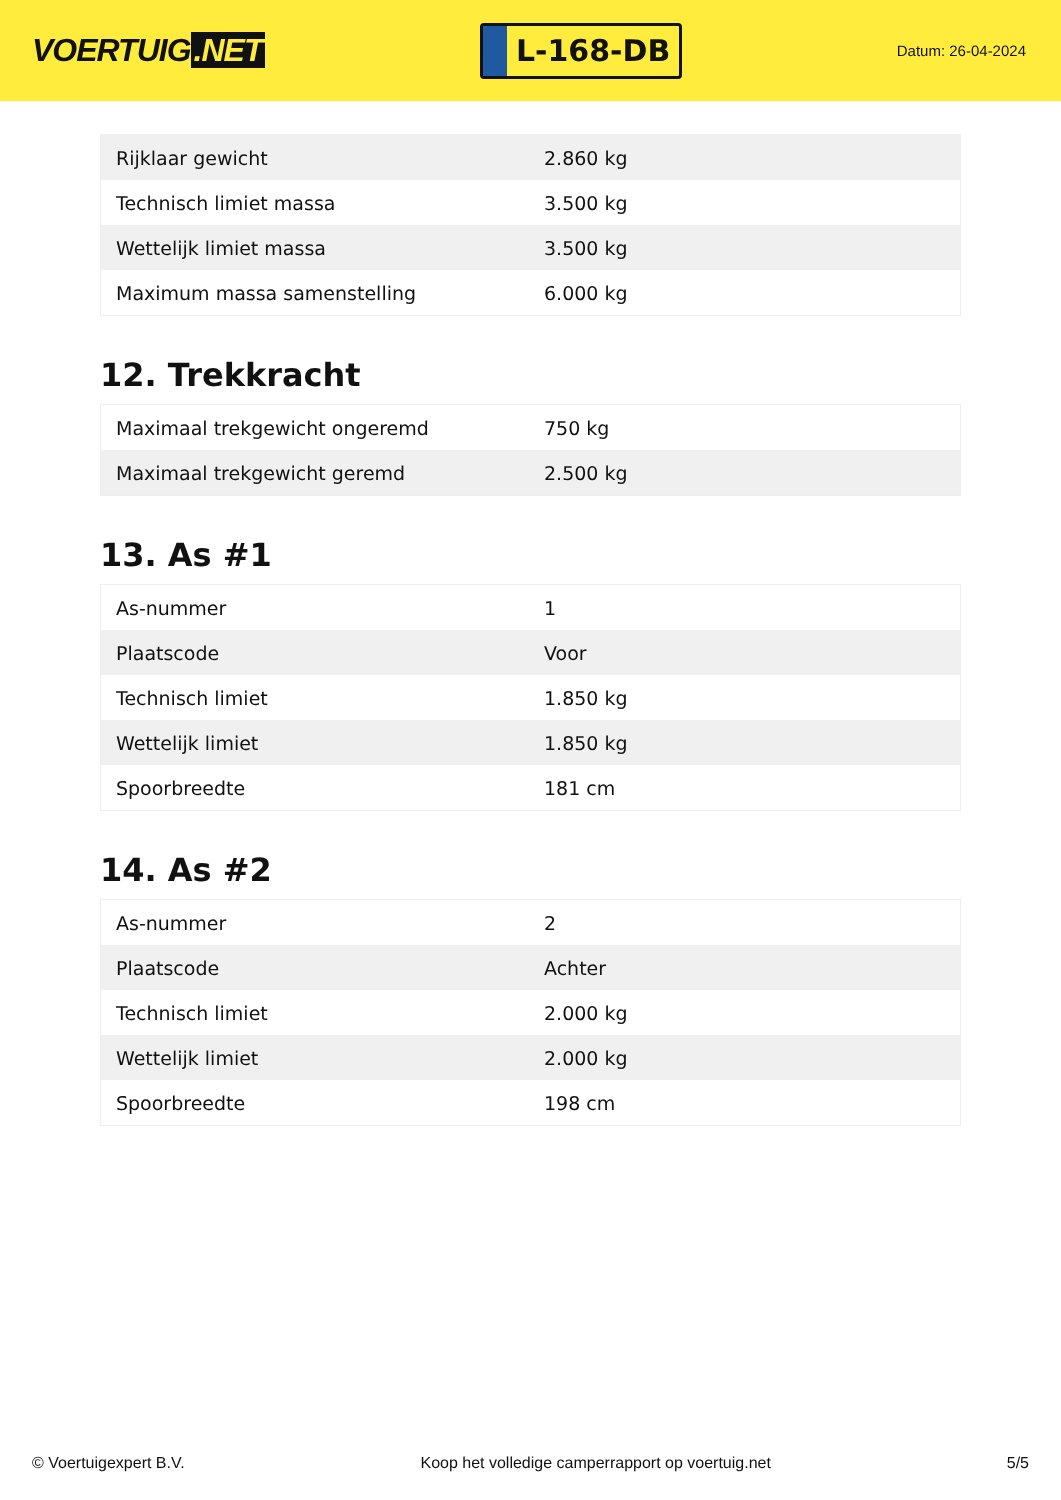VOERTUIG.NET
L-168-DB
Datum: 26-04-2024
| Rijklaar gewicht | 2.860 kg |
| Technisch limiet massa | 3.500 kg |
| Wettelijk limiet massa | 3.500 kg |
| Maximum massa samenstelling | 6.000 kg |
12. Trekkracht
| Maximaal trekgewicht ongeremd | 750 kg |
| Maximaal trekgewicht geremd | 2.500 kg |
13. As #1
| As-nummer | 1 |
| Plaatscode | Voor |
| Technisch limiet | 1.850 kg |
| Wettelijk limiet | 1.850 kg |
| Spoorbreedte | 181 cm |
14. As #2
| As-nummer | 2 |
| Plaatscode | Achter |
| Technisch limiet | 2.000 kg |
| Wettelijk limiet | 2.000 kg |
| Spoorbreedte | 198 cm |
© Voertuigexpert B.V. Koop het volledige camperrapport op voertuig.net 5/5